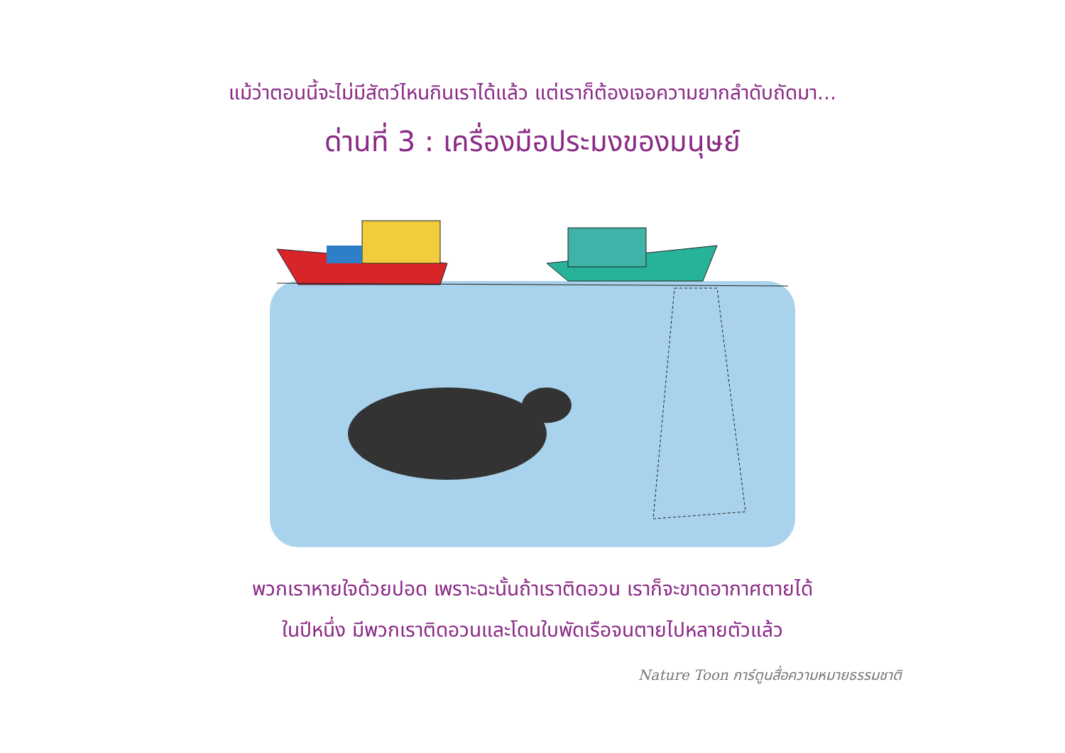แม้ว่าตอนนี้จะไม่มีสัตว์ไหนกินเราได้แล้ว แต่เราก็ต้องเจอความยากลำดับถัดมา...
ด่านที่ 3 : เครื่องมือประมงของมนุษย์
พวกเราหายใจด้วยปอด เพราะฉะนั้นถ้าเราติดอวน เราก็จะขาดอากาศตายได้
ในปีหนึ่ง มีพวกเราติดอวนและโดนใบพัดเรือจนตายไปหลายตัวแล้ว
Nature Toon การ์ตูนสื่อความหมายธรรมชาติ